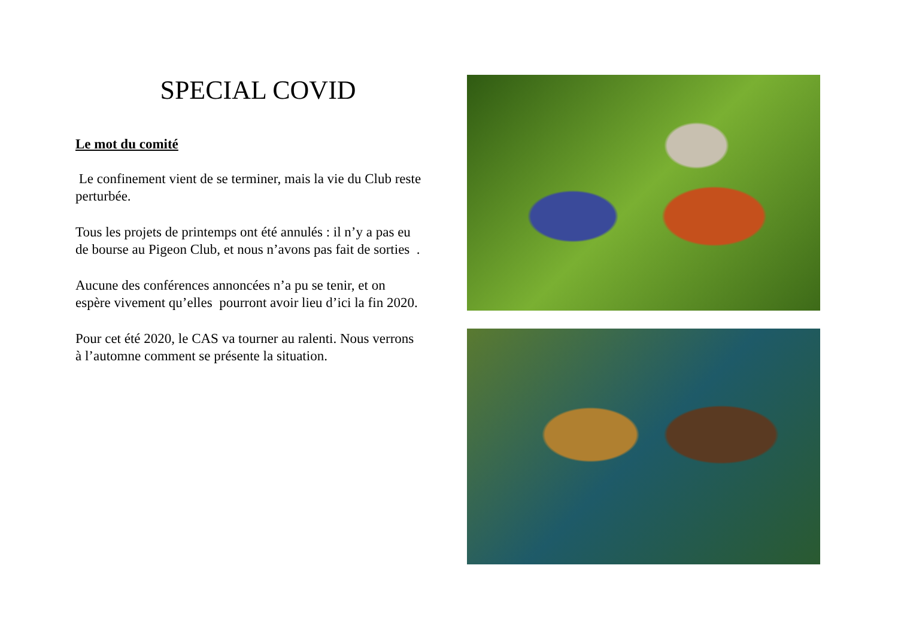SPECIAL COVID
Le mot du comité
Le confinement vient de se terminer, mais la vie du Club reste perturbée.
Tous les projets de printemps ont été annulés : il n’y a pas eu de bourse au Pigeon Club, et nous n’avons pas fait de sorties .
Aucune des conférences annoncées n’a pu se tenir, et on espère vivement qu’elles pourront avoir lieu d’ici la fin 2020.
Pour cet été 2020, le CAS va tourner au ralenti. Nous verrons à l’automne comment se présente la situation.